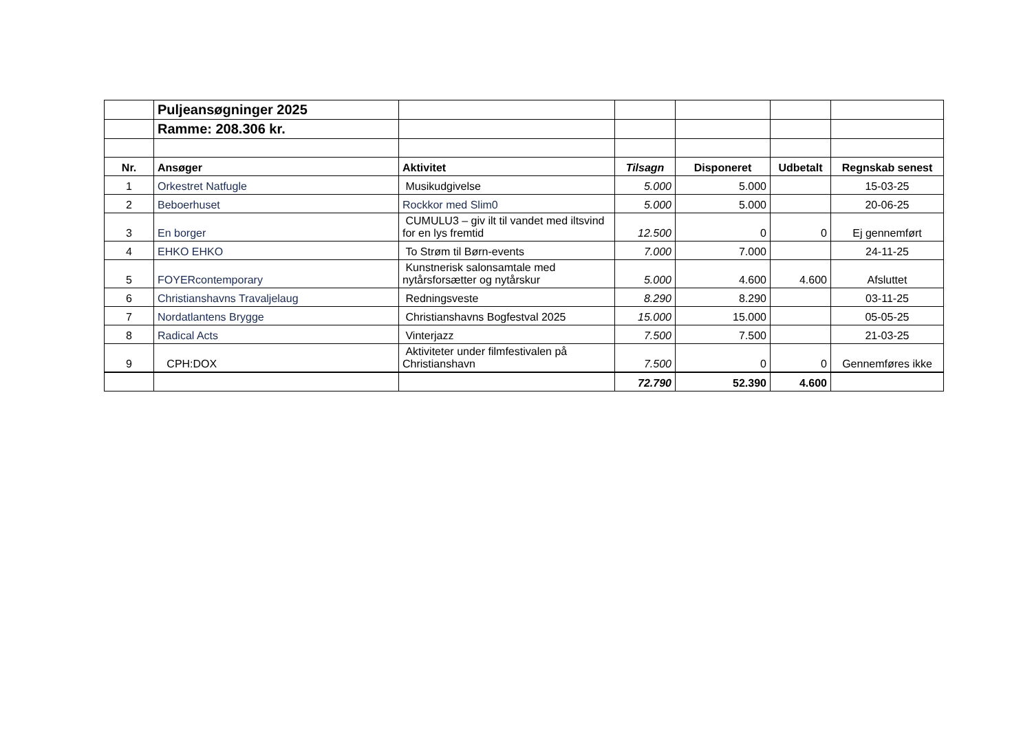| | Puljeansøgninger 2025 | | | | | |
| | Ramme: 208.306 kr. | | | | | |
| Nr. | Ansøger | Aktivitet | Tilsagn | Disponeret | Udbetalt | Regnskab senest |
| 1 | Orkestret Natfugle | Musikudgivelse | 5.000 | 5.000 | | 15-03-25 |
| 2 | Beboerhuset | Rockkor med Slim0 | 5.000 | 5.000 | | 20-06-25 |
| 3 | En borger | CUMULU3 – giv ilt til vandet med iltsvind for en lys fremtid | 12.500 | 0 | 0 | Ej gennemført |
| 4 | EHKO EHKO | To Strøm til Børn-events | 7.000 | 7.000 | | 24-11-25 |
| 5 | FOYERcontemporary | Kunstnerisk salonsamtale med nytårsforsætter og nytårskur | 5.000 | 4.600 | 4.600 | Afsluttet |
| 6 | Christianshavns Travaljelaug | Redningsveste | 8.290 | 8.290 | | 03-11-25 |
| 7 | Nordatlantens Brygge | Christianshavns Bogfestval 2025 | 15.000 | 15.000 | | 05-05-25 |
| 8 | Radical Acts | Vinterjazz | 7.500 | 7.500 | | 21-03-25 |
| 9 | CPH:DOX | Aktiviteter under filmfestivalen på Christianshavn | 7.500 | 0 | 0 | Gennemføres ikke |
| | | | 72.790 | 52.390 | 4.600 | |